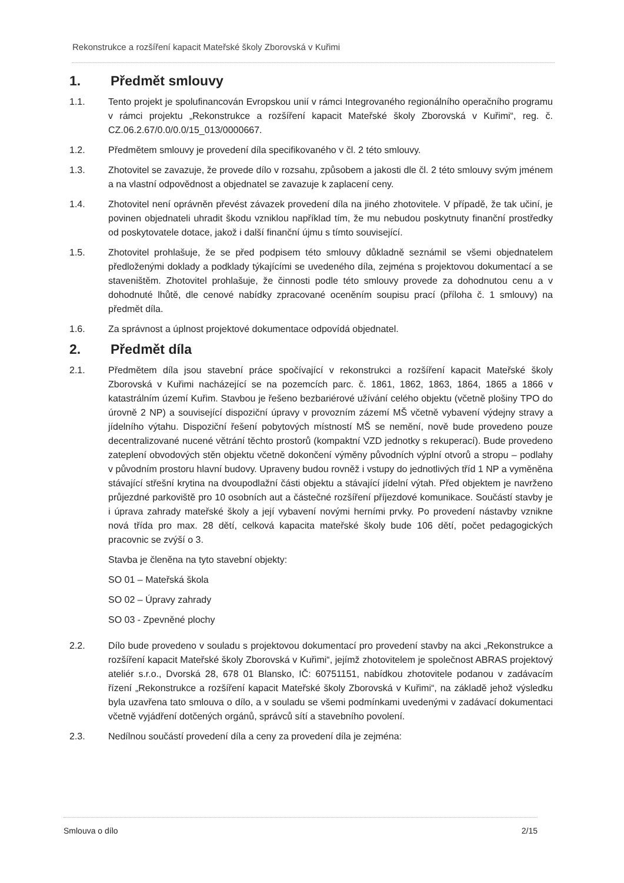Rekonstrukce a rozšíření kapacit Mateřské školy Zborovská v Kuřimi
1. Předmět smlouvy
1.1. Tento projekt je spolufinancován Evropskou unií v rámci Integrovaného regionálního operačního programu v rámci projektu „Rekonstrukce a rozšíření kapacit Mateřské školy Zborovská v Kuřimi“, reg. č. CZ.06.2.67/0.0/0.0/15_013/0000667.
1.2. Předmětem smlouvy je provedení díla specifikovaného v čl. 2 této smlouvy.
1.3. Zhotovitel se zavazuje, že provede dílo v rozsahu, způsobem a jakosti dle čl. 2 této smlouvy svým jménem a na vlastní odpovědnost a objednatel se zavazuje k zaplacení ceny.
1.4. Zhotovitel není oprávněn převést závazek provedení díla na jiného zhotovitele. V případě, že tak učiní, je povinen objednateli uhradit škodu vzniklou například tím, že mu nebudou poskytnuty finanční prostředky od poskytovatele dotace, jakož i další finanční újmu s tímto související.
1.5. Zhotovitel prohlašuje, že se před podpisem této smlouvy důkladně seznámil se všemi objednatelem předloženými doklady a podklady týkajícími se uvedeného díla, zejména s projektovou dokumentací a se staveništěm. Zhotovitel prohlašuje, že činnosti podle této smlouvy provede za dohodnutou cenu a v dohodnuté lhůtě, dle cenové nabídky zpracované oceněním soupisu prací (příloha č. 1 smlouvy) na předmět díla.
1.6. Za správnost a úplnost projektové dokumentace odpovídá objednatel.
2. Předmět díla
2.1. Předmětem díla jsou stavební práce spočívající v rekonstrukci a rozšíření kapacit Mateřské školy Zborovská v Kuřimi nacházející se na pozemcích parc. č. 1861, 1862, 1863, 1864, 1865 a 1866 v katastrálním území Kuřim. Stavbou je řešeno bezbariérové užívání celého objektu (včetně plošiny TPO do úrovně 2 NP) a související dispoziční úpravy v provozním zázemí MŠ včetně vybavení výdejny stravy a jídelního výtahu. Dispoziční řešení pobytových místností MŠ se nemění, nově bude provedeno pouze decentralizované nucené větrání těchto prostorů (kompaktní VZD jednotky s rekuperací). Bude provedeno zateplení obvodových stěn objektu včetně dokončení výměny původních výplní otvorů a stropu – podlahy v původním prostoru hlavní budovy. Upraveny budou rovněž i vstupy do jednotlivých tříd 1 NP a vyměněna stávající střešní krytina na dvoupodlažní části objektu a stávající jídelní výtah. Před objektem je navrženo průjezdné parkoviště pro 10 osobních aut a částečné rozšíření příjezdové komunikace. Součástí stavby je i úprava zahrady mateřské školy a její vybavení novými herními prvky. Po provedení nástavby vznikne nová třída pro max. 28 dětí, celková kapacita mateřské školy bude 106 dětí, počet pedagogických pracovnic se zvýší o 3.
Stavba je členěna na tyto stavební objekty:
SO 01 – Mateřská škola
SO 02 – Úpravy zahrady
SO 03 - Zpevněné plochy
2.2. Dílo bude provedeno v souladu s projektovou dokumentací pro provedení stavby na akci „Rekonstrukce a rozšíření kapacit Mateřské školy Zborovská v Kuřimi“, jejímž zhotovitelem je společnost ABRAS projektový ateliér s.r.o., Dvorská 28, 678 01 Blansko, IČ: 60751151, nabídkou zhotovitele podanou v zadávacím řízení „Rekonstrukce a rozšíření kapacit Mateřské školy Zborovská v Kuřimi“, na základě jehož výsledku byla uzavřena tato smlouva o dílo, a v souladu se všemi podmínkami uvedenými v zadávací dokumentaci včetně vyjádření dotčených orgánů, správců sítí a stavebního povolení.
2.3. Nedílnou součástí provedení díla a ceny za provedení díla je zejména:
Smlouva o dílo 2/15